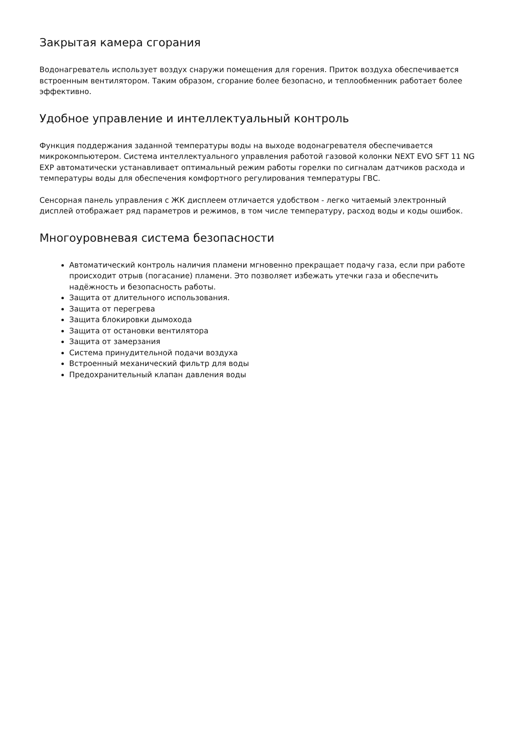Закрытая камера сгорания
Водонагреватель использует воздух снаружи помещения для горения. Приток воздуха обеспечивается встроенным вентилятором. Таким образом, сгорание более безопасно, и теплообменник работает более эффективно.
Удобное управление и интеллектуальный контроль
Функция поддержания заданной температуры воды на выходе водонагревателя обеспечивается микрокомпьютером. Система интеллектуального управления работой газовой колонки NEXT EVO SFT 11 NG EXP автоматически устанавливает оптимальный режим работы горелки по сигналам датчиков расхода и температуры воды для обеспечения комфортного регулирования температуры ГВС.
Сенсорная панель управления с ЖК дисплеем отличается удобством - легко читаемый электронный дисплей отображает ряд параметров и режимов, в том числе температуру, расход воды и коды ошибок.
Многоуровневая система безопасности
Автоматический контроль наличия пламени мгновенно прекращает подачу газа, если при работе происходит отрыв (погасание) пламени. Это позволяет избежать утечки газа и обеспечить надёжность и безопасность работы.
Защита от длительного использования.
Защита от перегрева
Защита блокировки дымохода
Защита от остановки вентилятора
Защита от замерзания
Система принудительной подачи воздуха
Встроенный механический фильтр для воды
Предохранительный клапан давления воды